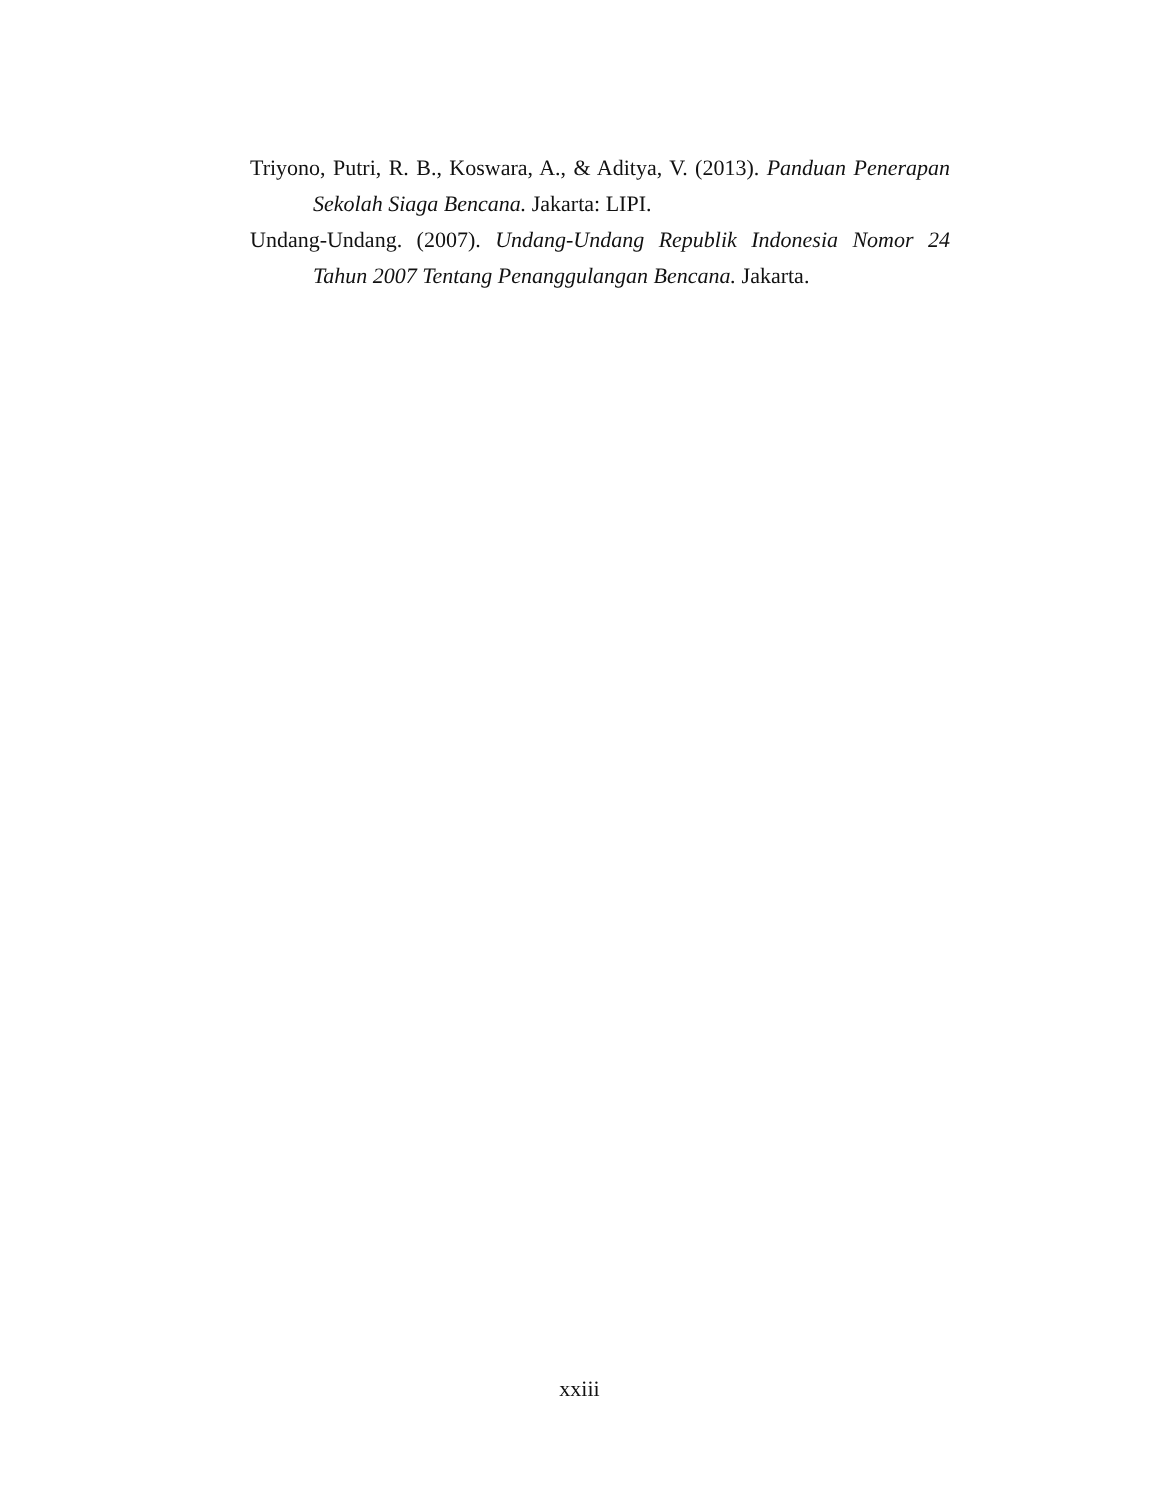Triyono, Putri, R. B., Koswara, A., & Aditya, V. (2013). Panduan Penerapan Sekolah Siaga Bencana. Jakarta: LIPI.
Undang-Undang. (2007). Undang-Undang Republik Indonesia Nomor 24 Tahun 2007 Tentang Penanggulangan Bencana. Jakarta.
xxiii